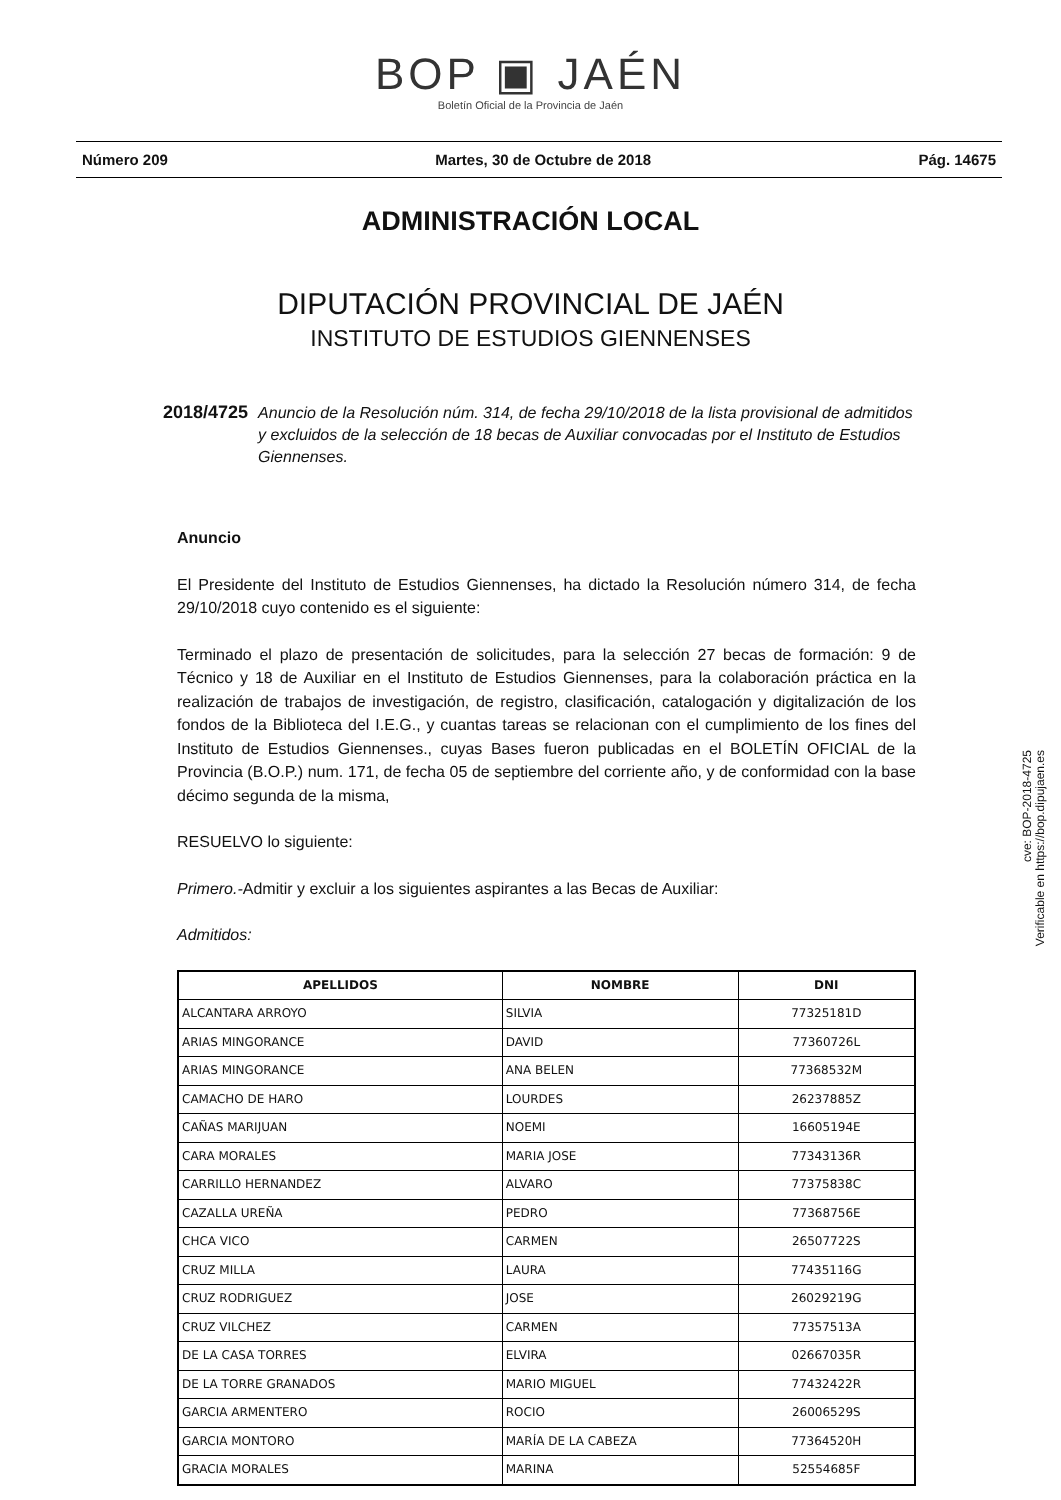BOP ▣ JAÉN
Boletín Oficial de la Provincia de Jaén
Número 209 Martes, 30 de Octubre de 2018 Pág. 14675
ADMINISTRACIÓN LOCAL
DIPUTACIÓN PROVINCIAL DE JAÉN
INSTITUTO DE ESTUDIOS GIENNENSES
2018/4725 Anuncio de la Resolución núm. 314, de fecha 29/10/2018 de la lista provisional de admitidos y excluidos de la selección de 18 becas de Auxiliar convocadas por el Instituto de Estudios Giennenses.
Anuncio
El Presidente del Instituto de Estudios Giennenses, ha dictado la Resolución número 314, de fecha 29/10/2018 cuyo contenido es el siguiente:
Terminado el plazo de presentación de solicitudes, para la selección 27 becas de formación: 9 de Técnico y 18 de Auxiliar en el Instituto de Estudios Giennenses, para la colaboración práctica en la realización de trabajos de investigación, de registro, clasificación, catalogación y digitalización de los fondos de la Biblioteca del I.E.G., y cuantas tareas se relacionan con el cumplimiento de los fines del Instituto de Estudios Giennenses., cuyas Bases fueron publicadas en el BOLETÍN OFICIAL de la Provincia (B.O.P.) num. 171, de fecha 05 de septiembre del corriente año, y de conformidad con la base décimo segunda de la misma,
RESUELVO lo siguiente:
Primero.-Admitir y excluir a los siguientes aspirantes a las Becas de Auxiliar:
Admitidos:
| APELLIDOS | NOMBRE | DNI |
| --- | --- | --- |
| ALCANTARA ARROYO | SILVIA | 77325181D |
| ARIAS MINGORANCE | DAVID | 77360726L |
| ARIAS MINGORANCE | ANA BELEN | 77368532M |
| CAMACHO DE HARO | LOURDES | 26237885Z |
| CAÑAS MARIJUAN | NOEMI | 16605194E |
| CARA MORALES | MARIA JOSE | 77343136R |
| CARRILLO HERNANDEZ | ALVARO | 77375838C |
| CAZALLA UREÑA | PEDRO | 77368756E |
| CHCA VICO | CARMEN | 26507722S |
| CRUZ MILLA | LAURA | 77435116G |
| CRUZ RODRIGUEZ | JOSE | 26029219G |
| CRUZ VILCHEZ | CARMEN | 77357513A |
| DE LA CASA TORRES | ELVIRA | 02667035R |
| DE LA TORRE GRANADOS | MARIO MIGUEL | 77432422R |
| GARCIA ARMENTERO | ROCIO | 26006529S |
| GARCIA MONTORO | MARÍA DE LA CABEZA | 77364520H |
| GRACIA MORALES | MARINA | 52554685F |
cve: BOP-2018-4725
Verificable en https://bop.dipujaen.es